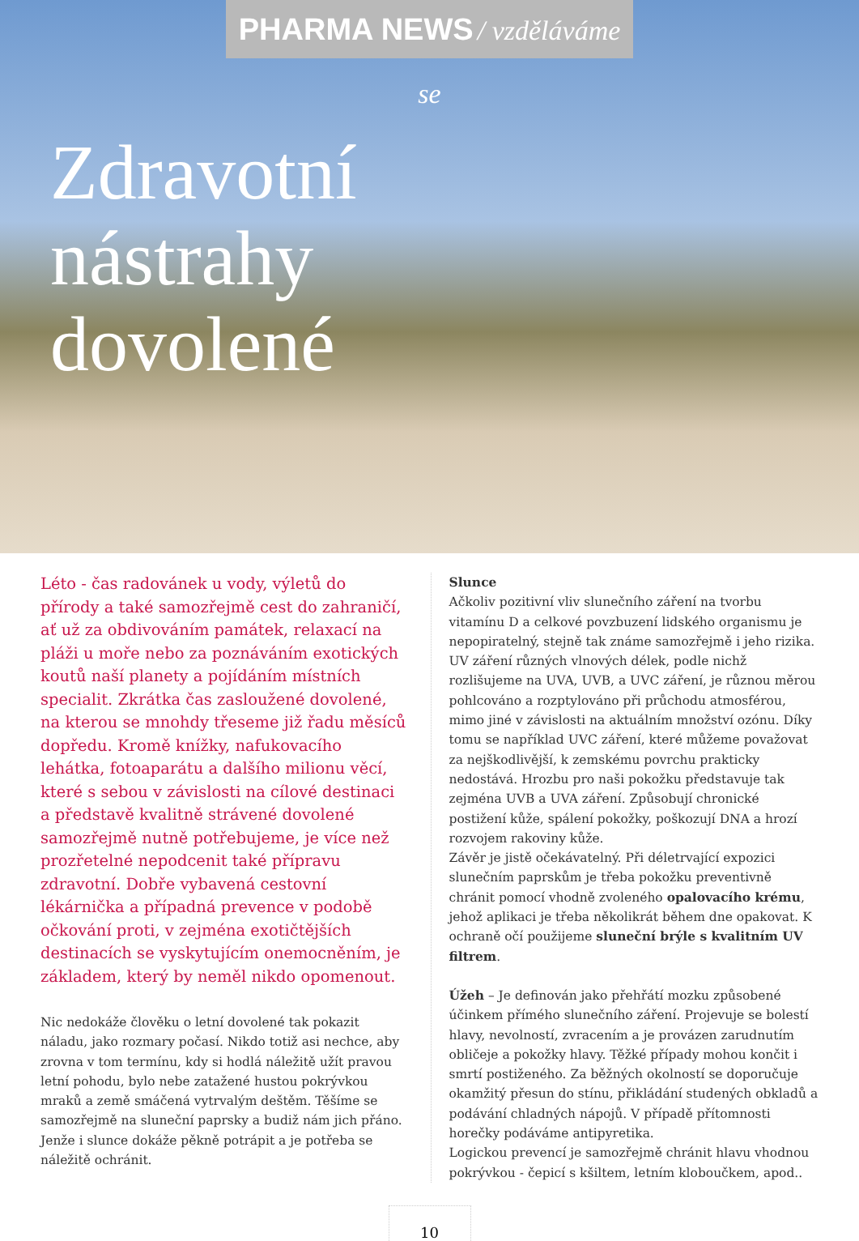PHARMA NEWS / vzděláváme se
Zdravotní
nástrahy
dovolené
Léto - čas radovánek u vody, výletů do přírody a také samozřejmě cest do zahraničí, ať už za obdivováním památek, relaxací na pláži u moře nebo za poznáváním exotických koutů naší planety a pojídáním místních specialit. Zkrátka čas zasloužené dovolené, na kterou se mnohdy třeseme již řadu měsíců dopředu. Kromě knížky, nafukovacího lehátka, fotoaparátu a dalšího milionu věcí, které s sebou v závislosti na cílové destinaci a představě kvalitně strávené dovolené samozřejmě nutně potřebujeme, je více než prozřetelné nepodcenit také přípravu zdravotní. Dobře vybavená cestovní lékárnička a případná prevence v podobě očkování proti, v zejména exotičtějších destinacích se vyskytujícím onemocněním, je základem, který by neměl nikdo opomenout.
Nic nedokáže člověku o letní dovolené tak pokazit náladu, jako rozmary počasí. Nikdo totiž asi nechce, aby zrovna v tom termínu, kdy si hodlá náležitě užít pravou letní pohodu, bylo nebe zatažené hustou pokrývkou mraků a země smáčená vytrvalým deštěm. Těšíme se samozřejmě na sluneční paprsky a budiž nám jich přáno. Jenže i slunce dokáže pěkně potrápit a je potřeba se náležitě ochránit.
Slunce
Ačkoliv pozitivní vliv slunečního záření na tvorbu vitamínu D a celkové povzbuzení lidského organismu je nepopiratelný, stejně tak známe samozřejmě i jeho rizika. UV záření různých vlnových délek, podle nichž rozlišujeme na UVA, UVB, a UVC záření, je různou měrou pohlcováno a rozptylováno při průchodu atmosférou, mimo jiné v závislosti na aktuálním množství ozónu. Díky tomu se například UVC záření, které můžeme považovat za nejškodlivější, k zemskému povrchu prakticky nedostává. Hrozbu pro naši pokožku představuje tak zejména UVB a UVA záření. Způsobují chronické postižení kůže, spálení pokožky, poškozují DNA a hrozí rozvojem rakoviny kůže.
Závěr je jistě očekávatelný. Při déletrvající expozici slunečním paprskům je třeba pokožku preventivně chránit pomocí vhodně zvoleného opalovacího krému, jehož aplikaci je třeba několikrát během dne opakovat. K ochraně očí použijeme sluneční brýle s kvalitním UV filtrem.
Úžeh – Je definován jako přehřátí mozku způsobené účinkem přímého slunečního záření. Projevuje se bolestí hlavy, nevolností, zvracením a je provázen zarudnutím obličeje a pokožky hlavy. Těžké případy mohou končit i smrtí postiženého. Za běžných okolností se doporučuje okamžitý přesun do stínu, přikládání studených obkladů a podávání chladných nápojů. V případě přítomnosti horečky podáváme antipyretika.
Logickou prevencí je samozřejmě chránit hlavu vhodnou pokrývkou - čepicí s kšiltem, letním kloboučkem, apod..
10